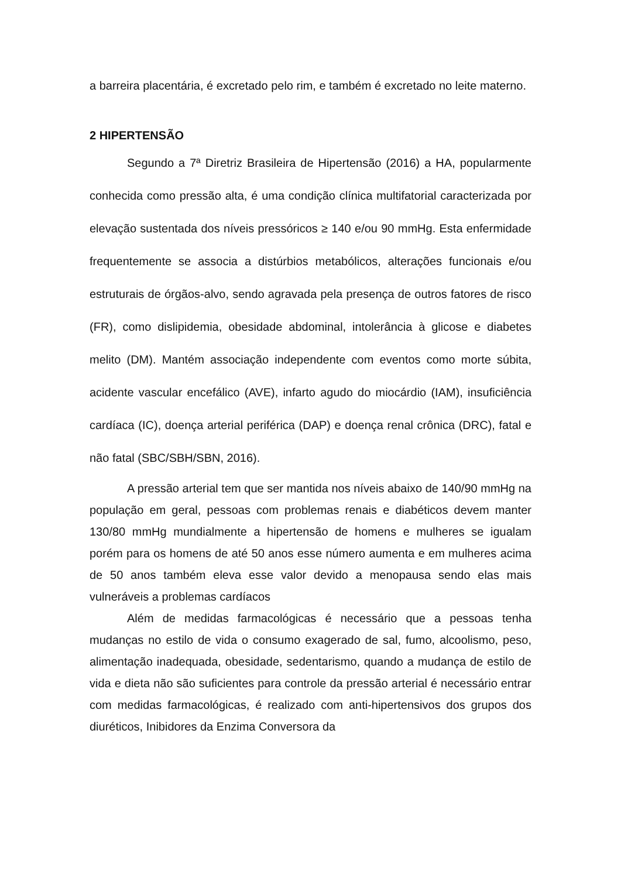a barreira placentária, é excretado pelo rim, e também é excretado no leite materno.
2 HIPERTENSÃO
Segundo a 7ª Diretriz Brasileira de Hipertensão (2016) a HA, popularmente conhecida como pressão alta, é uma condição clínica multifatorial caracterizada por elevação sustentada dos níveis pressóricos ≥ 140 e/ou 90 mmHg. Esta enfermidade frequentemente se associa a distúrbios metabólicos, alterações funcionais e/ou estruturais de órgãos-alvo, sendo agravada pela presença de outros fatores de risco (FR), como dislipidemia, obesidade abdominal, intolerância à glicose e diabetes melito (DM). Mantém associação independente com eventos como morte súbita, acidente vascular encefálico (AVE), infarto agudo do miocárdio (IAM), insuficiência cardíaca (IC), doença arterial periférica (DAP) e doença renal crônica (DRC), fatal e não fatal (SBC/SBH/SBN, 2016).
A pressão arterial tem que ser mantida nos níveis abaixo de 140/90 mmHg na população em geral, pessoas com problemas renais e diabéticos devem manter 130/80 mmHg mundialmente a hipertensão de homens e mulheres se igualam porém para os homens de até 50 anos esse número aumenta e em mulheres acima de 50 anos também eleva esse valor devido a menopausa sendo elas mais vulneráveis a problemas cardíacos
Além de medidas farmacológicas é necessário que a pessoas tenha mudanças no estilo de vida o consumo exagerado de sal, fumo, alcoolismo, peso, alimentação inadequada, obesidade, sedentarismo, quando a mudança de estilo de vida e dieta não são suficientes para controle da pressão arterial é necessário entrar com medidas farmacológicas, é realizado com anti-hipertensivos dos grupos dos diuréticos, Inibidores da Enzima Conversora da